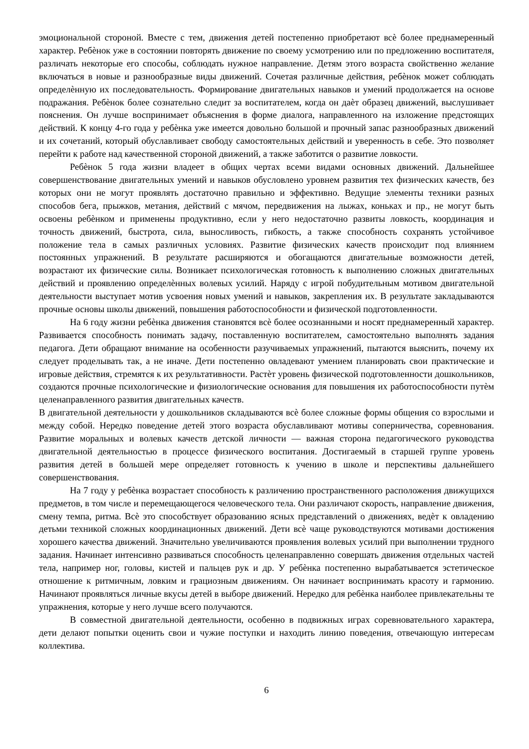эмоциональной стороной. Вместе с тем, движения детей постепенно приобретают всѐ более преднамеренный характер. Ребѐнок уже в состоянии повторять движение по своему усмотрению или по предложению воспитателя, различать некоторые его способы, соблюдать нужное направление. Детям этого возраста свойственно желание включаться в новые и разнообразные виды движений. Сочетая различные действия, ребѐнок может соблюдать определѐнную их последовательность. Формирование двигательных навыков и умений продолжается на основе подражания. Ребѐнок более сознательно следит за воспитателем, когда он даѐт образец движений, выслушивает пояснения. Он лучше воспринимает объяснения в форме диалога, направленного на изложение предстоящих действий. К концу 4-го года у ребѐнка уже имеется довольно большой и прочный запас разнообразных движений и их сочетаний, который обуславливает свободу самостоятельных действий и уверенность в себе. Это позволяет перейти к работе над качественной стороной движений, а также заботится о развитие ловкости.
Ребѐнок 5 года жизни владеет в общих чертах всеми видами основных движений. Дальнейшее совершенствование двигательных умений и навыков обусловлено уровнем развития тех физических качеств, без которых они не могут проявлять достаточно правильно и эффективно. Ведущие элементы техники разных способов бега, прыжков, метания, действий с мячом, передвижения на лыжах, коньках и пр., не могут быть освоены ребѐнком и применены продуктивно, если у него недостаточно развиты ловкость, координация и точность движений, быстрота, сила, выносливость, гибкость, а также способность сохранять устойчивое положение тела в самых различных условиях. Развитие физических качеств происходит под влиянием постоянных упражнений. В результате расширяются и обогащаются двигательные возможности детей, возрастают их физические силы. Возникает психологическая готовность к выполнению сложных двигательных действий и проявлению определѐнных волевых усилий. Наряду с игрой побудительным мотивом двигательной деятельности выступает мотив усвоения новых умений и навыков, закрепления их. В результате закладываются прочные основы школы движений, повышения работоспособности и физической подготовленности.
На 6 году жизни ребѐнка движения становятся всѐ более осознанными и носят преднамеренный характер. Развивается способность понимать задачу, поставленную воспитателем, самостоятельно выполнять задания педагога. Дети обращают внимание на особенности разучиваемых упражнений, пытаются выяснить, почему их следует проделывать так, а не иначе. Дети постепенно овладевают умением планировать свои практические и игровые действия, стремятся к их результативности. Растѐт уровень физической подготовленности дошкольников, создаются прочные психологические и физиологические основания для повышения их работоспособности путѐм целенаправленного развития двигательных качеств.
В двигательной деятельности у дошкольников складываются всѐ более сложные формы общения со взрослыми и между собой. Нередко поведение детей этого возраста обуславливают мотивы соперничества, соревнования. Развитие моральных и волевых качеств детской личности — важная сторона педагогического руководства двигательной деятельностью в процессе физического воспитания. Достигаемый в старшей группе уровень развития детей в большей мере определяет готовность к учению в школе и перспективы дальнейшего совершенствования.
На 7 году у ребѐнка возрастает способность к различению пространственного расположения движущихся предметов, в том числе и перемещающегося человеческого тела. Они различают скорость, направление движения, смену темпа, ритма. Всѐ это способствует образованию ясных представлений о движениях, ведѐт к овладению детьми техникой сложных координационных движений. Дети всѐ чаще руководствуются мотивами достижения хорошего качества движений. Значительно увеличиваются проявления волевых усилий при выполнении трудного задания. Начинает интенсивно развиваться способность целенаправленно совершать движения отдельных частей тела, например ног, головы, кистей и пальцев рук и др. У ребѐнка постепенно вырабатывается эстетическое отношение к ритмичным, ловким и грациозным движениям. Он начинает воспринимать красоту и гармонию. Начинают проявляться личные вкусы детей в выборе движений. Нередко для ребѐнка наиболее привлекательны те упражнения, которые у него лучше всего получаются.
В совместной двигательной деятельности, особенно в подвижных играх соревновательного характера, дети делают попытки оценить свои и чужие поступки и находить линию поведения, отвечающую интересам коллектива.
6